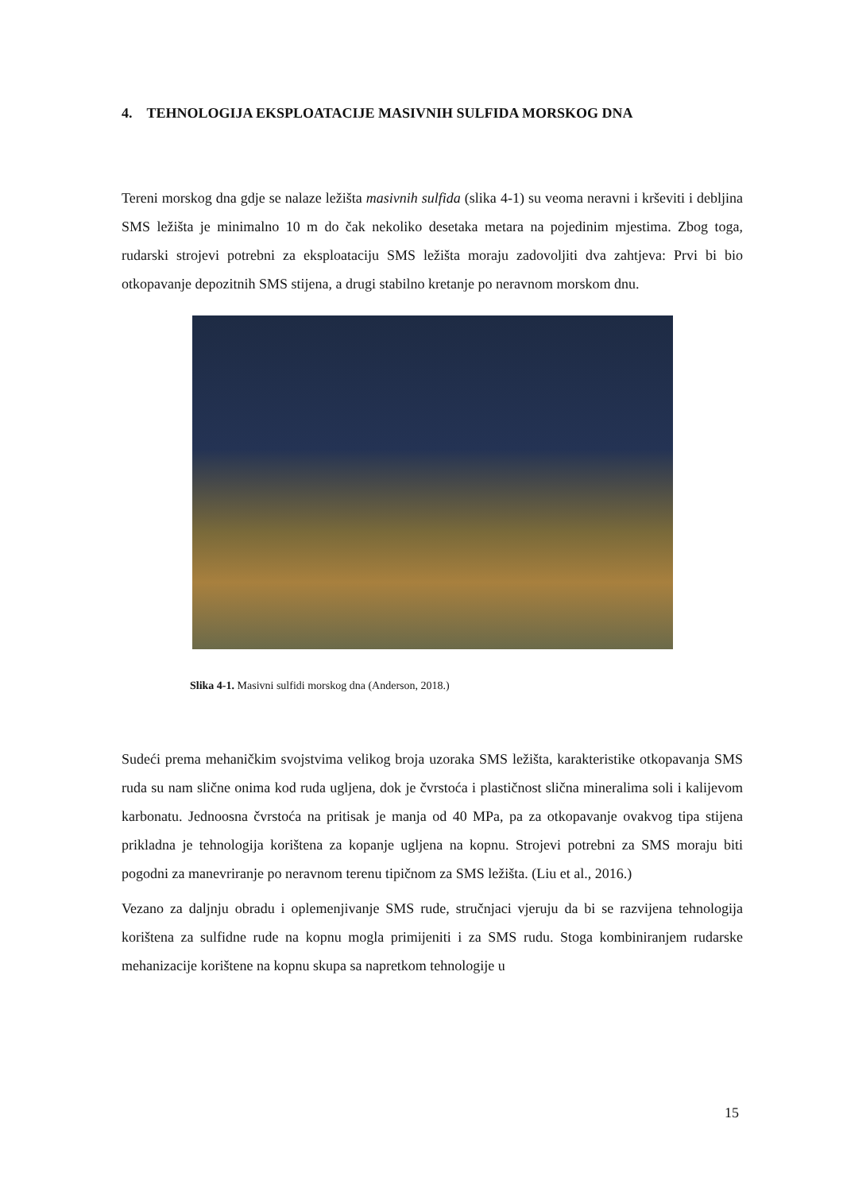4. TEHNOLOGIJA EKSPLOATACIJE MASIVNIH SULFIDA MORSKOG DNA
Tereni morskog dna gdje se nalaze ležišta masivnih sulfida (slika 4-1) su veoma neravni i krševiti i debljina SMS ležišta je minimalno 10 m do čak nekoliko desetaka metara na pojedinim mjestima. Zbog toga, rudarski strojevi potrebni za eksploataciju SMS ležišta moraju zadovoljiti dva zahtjeva: Prvi bi bio otkopavanje depozitnih SMS stijena, a drugi stabilno kretanje po neravnom morskom dnu.
Slika 4-1. Masivni sulfidi morskog dna (Anderson, 2018.)
Sudeći prema mehaničkim svojstvima velikog broja uzoraka SMS ležišta, karakteristike otkopavanja SMS ruda su nam slične onima kod ruda ugljena, dok je čvrstoća i plastičnost slična mineralima soli i kalijevom karbonatu. Jednoosna čvrstoća na pritisak je manja od 40 MPa, pa za otkopavanje ovakvog tipa stijena prikladna je tehnologija korištena za kopanje ugljena na kopnu. Strojevi potrebni za SMS moraju biti pogodni za manevriranje po neravnom terenu tipičnom za SMS ležišta. (Liu et al., 2016.)
Vezano za daljnju obradu i oplemenjivanje SMS rude, stručnjaci vjeruju da bi se razvijena tehnologija korištena za sulfidne rude na kopnu mogla primijeniti i za SMS rudu. Stoga kombiniranjem rudarske mehanizacije korištene na kopnu skupa sa napretkom tehnologije u
15